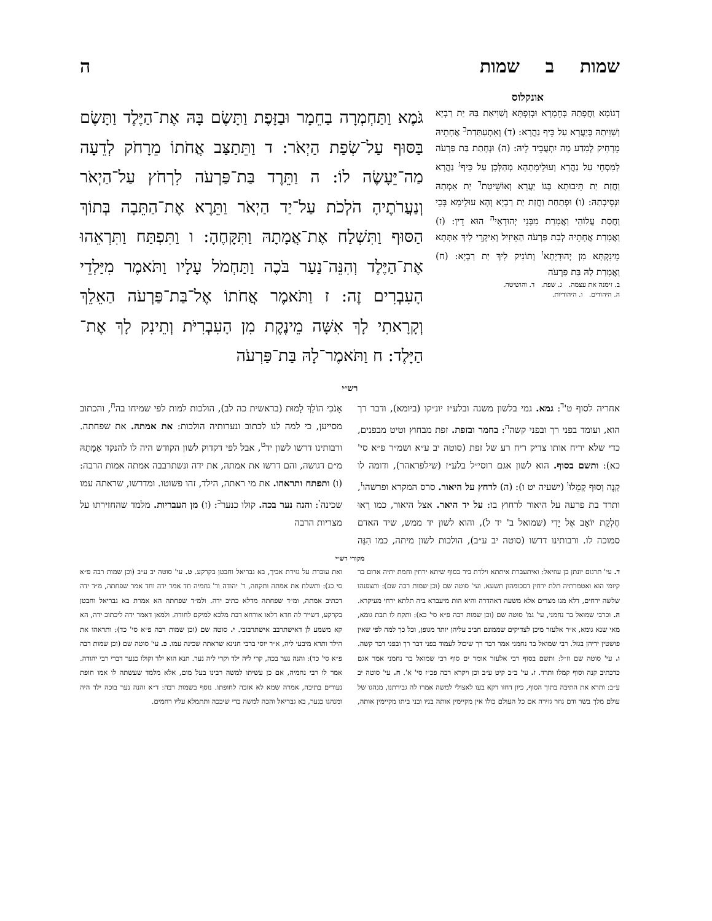שמות ב שמות ה
אונקלוס
דְגוֹמָא וַחֲפָתַהּ בְּחֵמָרָא וּבְזִפְתָּא וְשַׁוִיאַת בַּהּ יַת רַבְיָא וְשַׁוִיתַהּ בְּיַעֲרָא עַל כֵּיף נַהֲרָא: (ד) וְאִתְעַתַּדַת<sup>ב</sup> אֲחָתֵיהּ מֵרָחִיק לְמִדַע מָה יִתְעֲבֵיד לֵיהּ: (ה) וּנְחָתַת בַּת פַּרְעֹה לְמִסְחֵי עַל נַהֲרָא וְעוּלֵימָתָהָא מְהַלְּכָן עַל כֵּיף<sup>ג</sup> נַהֲרָא וַחֲזַת יַת תֵּיבוּתָא בְּגוֹ יַעֲרָא וְאוֹשֵׁיטַת<sup>ד</sup> יַת אַמְתַהּ וּנְסֵיבְתַהּ: (ו) וּפְתַחַת וַחֲזַת יַת רַבְיָא וְהָא עוּלֵימָא בָּכֵי וַחֲסַת עֲלוֹהִי וַאֲמָרַת מִבְּנֵי יְהוּדָאֵי<sup>ה</sup> הוּא דֵין: (ז) וַאֲמָרַת אֲחָתֵיהּ לְבַת פַּרְעֹה הַאֵיזִיל וְאִיקְרֵי לִיךְ אִתְּתָא מֵינִקְתָּא מִן יְהוּדָיָתָא<sup>ו</sup> וְתוֹנִיק לִיךְ יַת רַבְיָא: (ח) וַאֲמָרַת לַהּ בַּת פַּרְעֹה
ב. זימנה את עצמה. ג. שפת. ד. והושיטה.
ה. היהודים. ו. היהודיות.
גֹּמֶא וַתַּחְמְרָה בַחֵמָר וּבַזָּפֶת וַתָּשֶׂם בָּהּ אֶת־הַיֶּלֶד וַתָּשֶׂם בַּסּוּף עַל־שְׂפַת הַיְאֹר: ד וַתֵּתַצַּב אֲחֹתוֹ מֵרָחֹק לְדֵעָה מַה־יֵּעָשֶׂה לוֹ: ה וַתֵּרֶד בַּת־פַּרְעֹה לִרְחֹץ עַל־הַיְאֹר וְנַעֲרֹתֶיהָ הֹלְכֹת עַל־יַד הַיְאֹר וַתֵּרֶא אֶת־הַתֵּבָה בְּתוֹךְ הַסּוּף וַתִּשְׁלַח אֶת־אֲמָתָהּ וַתִּקָּחֶהָ: ו וַתִּפְתַּח וַתִּרְאֵהוּ אֶת־הַיֶּלֶד וְהִנֵּה־נַעַר בֹּכֶה וַתַּחְמֹל עָלָיו וַתֹּאמֶר מִיַּלְדֵי הָעִבְרִים זֶה: ז וַתֹּאמֶר אֲחֹתוֹ אֶל־בַּת־פַּרְעֹה הַאֵלֵךְ וְקָרָאתִי לָךְ אִשָּׁה מֵינֶקֶת מִן הָעִבְרִיֹּת וְתֵינִק לָךְ אֶת־הַיָּלֶד: ח וַתֹּאמֶר־לָהּ בַּת־פַּרְעֹה
רש״י
אחריה לסוף ט'<sup>ד</sup>: גמא. גמי בלשון משנה ובלע״ז יונ״קו (ביומא), ודבר רך הוא, ועומד בפני רך ובפני קשה<sup>ה</sup>: בחמר ובזפת. זפת מבחוץ וטיט מבפנים, כדי שלא יריח אותו צדיק ריח רע של זפת (סוטה יב ע״א ושמ״ר פ״א סי' כא): ותשם בסוף. הוא לשון אגם רוסי״ל בלע״ז (שילפראהר), ודומה לו קָנֶה וָסוּף קָמֵלוּ<sup>ו</sup> (ישעיה יט ו): (ה) לרחץ על היאור. סרס המקרא ופרשהו<sup>ז</sup>, ותרד בת פרעה על היאור לרחוץ בו: על יד היאר. אצל היאור, כמו רְאוּ חֶלְקַת יוֹאָב אֶל יָדִי (שמואל ב' יד ל), והוא לשון יד ממש, שיד האדם סמוכה לו. ורבותינו דרשו (סוטה יב ע״ב), הולכות לשון מיתה, כמו הִנֵּה אָנֹכִי הוֹלֵךְ לָמוּת (בראשית כה לב), הולכות למות לפי שמיחו בה<sup>ח</sup>, והכתוב מסייען, כי למה לנו לכתוב ונערותיה הולכות: את אמתה. את שפחתה. ורבותינו דרשו לשון יד<sup>ט</sup>, אבל לפי דקדוק לשון הקודש היה לו להנקד אַמָּתָהּ מ״ם דגושה, והם דרשו את אמתה, את ידה ונשתרבבה אמתה אמות הרבה: (ו) ותפתח ותראהו. את מי ראתה, הילד, זהו פשוטו. ומדרשו, שראתה עמו שכינה<sup>י</sup>: והנה נער בכה. קולו כנער<sup>כ</sup>: (ז) מן העבריות. מלמד שהחזירתו על מצריות הרבה
מקורי רש״י
ד. עי' תרגום יונתן בן עוזיאל: ואיתעברת איתתא וילדת ביר בסוף שיתא ירחין וחמת יתיה ארום בר קיומי הוא ואטמרתיה תלת ירחין דסכומהון תשעא. ועי' סוטה שם (וכן שמות רבה שם): ותצפנהו שלשה ירחים, דלא מנו מצרים אלא משעה דאהדרה והיא הות מיעברא ביה תלתא ירחי מעיקרא. ה. וכרבי שמואל בר נחמני, עי' גמ' סוטה שם (וכן שמות רבה פ״א סי' כא): ותקח לו תבת גומא, מאי שנא גומא, א״ר אלעזר מיכן לצדיקים שממונם חביב עליהן יותר מגופן, וכל כך למה לפי שאין פושטין ידיהן בגזל. רבי שמואל בר נחמני אמר דבר רך שיכול לעמוד בפני דבר רך ובפני דבר קשה. ו. עי' סוטה שם וז״ל: ותשם בסוף רבי אלעזר אומר ים סוף רבי שמואל בר נחמני אמר אגם כדכתיב קנה וסוף קמלו ותרד. ז. עי' ב״ב קיט ע״ב וכן ויקרא רבה פכ״ז סי' א'. ח. עי' סוטה יב ע״ב: ותרא את התיבה בתוך הסוף, כיון דחזו דקא בעו לאצולי למשה אמרו לה גבירתנו, מנהגו של עולם מלך בשר ודם גוזר גזירה אם כל העולם כולו אין מקיימין אותה בניו ובני ביתו מקיימין אותה, ואת עוברת על גזירת אביך, בא גבריאל וחבטן בקרקע. ט. עי' סוטה יב ע״ב (וכן שמות רבה פ״א סי כג): ותשלח את אמתה ותקחה, ר' יהודה ור' נחמיה חד אמר ידה וחד אמר שפחתה, מ״ד ידה דכתיב אמתה, ומ״ד שפחתה מדלא כתיב ידה. ולמ״ד שפחתה הא אמרת בא גבריאל וחבטן בקרקע, דשייר לה חדא דלאו אורחא דבת מלכא למיקם לחודה. ולמאן דאמר ידה ליכתוב ידה, הא קא משמע לן דאישתרבב אישתרבובי. י. סוטה שם (וכן שמות רבה פ״א סי' כד): ותראהו את הילד ותרא מיבעי ליה, א״ר יוסי ברבי חנינא שראתה שכינה עמו. כ. עי' סוטה שם (וכן שמות רבה פ״א סי' כד): והנה נער בכה, קרי ליה ילד וקרי ליה נער. תנא הוא ילד וקולו כנער דברי רבי יהודה. אמר לו רבי נחמיה, אם כן עשיתו למשה רבינו בעל מום, אלא מלמד שעשתה לו אמו חופת נעורים בתיבה, אמרה שמא לא אזכה לחופתו. נוסף בשמות רבה: ד״א והנה נער בוכה ילד היה ומנהגו כנער, בא גבריאל והכה למשה כדי שיבכה ותתמלא עליו רחמים.